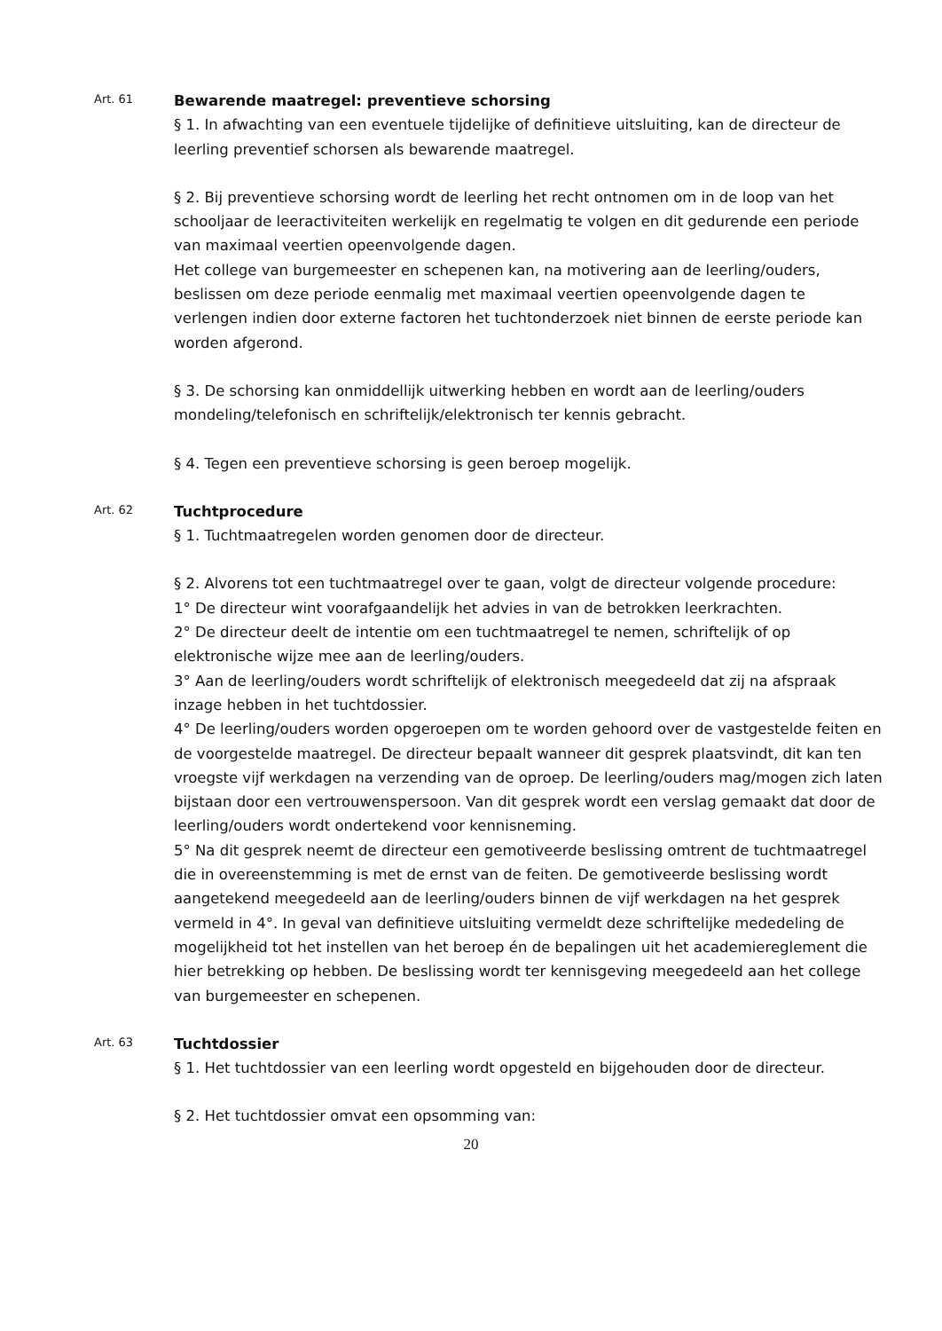Art. 61
Bewarende maatregel: preventieve schorsing
§ 1. In afwachting van een eventuele tijdelijke of definitieve uitsluiting, kan de directeur de leerling preventief schorsen als bewarende maatregel.
§ 2. Bij preventieve schorsing wordt de leerling het recht ontnomen om in de loop van het schooljaar de leeractiviteiten werkelijk en regelmatig te volgen en dit gedurende een periode van maximaal veertien opeenvolgende dagen.
Het college van burgemeester en schepenen kan, na motivering aan de leerling/ouders, beslissen om deze periode eenmalig met maximaal veertien opeenvolgende dagen te verlengen indien door externe factoren het tuchtonderzoek niet binnen de eerste periode kan worden afgerond.
§ 3. De schorsing kan onmiddellijk uitwerking hebben en wordt aan de leerling/ouders mondeling/telefonisch en schriftelijk/elektronisch ter kennis gebracht.
§ 4. Tegen een preventieve schorsing is geen beroep mogelijk.
Art. 62
Tuchtprocedure
§ 1. Tuchtmaatregelen worden genomen door de directeur.
§ 2. Alvorens tot een tuchtmaatregel over te gaan, volgt de directeur volgende procedure:
1° De directeur wint voorafgaandelijk het advies in van de betrokken leerkrachten.
2° De directeur deelt de intentie om een tuchtmaatregel te nemen, schriftelijk of op elektronische wijze mee aan de leerling/ouders.
3° Aan de leerling/ouders wordt schriftelijk of elektronisch meegedeeld dat zij na afspraak inzage hebben in het tuchtdossier.
4° De leerling/ouders worden opgeroepen om te worden gehoord over de vastgestelde feiten en de voorgestelde maatregel. De directeur bepaalt wanneer dit gesprek plaatsvindt, dit kan ten vroegste vijf werkdagen na verzending van de oproep. De leerling/ouders mag/mogen zich laten bijstaan door een vertrouwenspersoon. Van dit gesprek wordt een verslag gemaakt dat door de leerling/ouders wordt ondertekend voor kennisneming.
5° Na dit gesprek neemt de directeur een gemotiveerde beslissing omtrent de tuchtmaatregel die in overeenstemming is met de ernst van de feiten. De gemotiveerde beslissing wordt aangetekend meegedeeld aan de leerling/ouders binnen de vijf werkdagen na het gesprek vermeld in 4°. In geval van definitieve uitsluiting vermeldt deze schriftelijke mededeling de mogelijkheid tot het instellen van het beroep én de bepalingen uit het academiereglement die hier betrekking op hebben. De beslissing wordt ter kennisgeving meegedeeld aan het college van burgemeester en schepenen.
Art. 63
Tuchtdossier
§ 1. Het tuchtdossier van een leerling wordt opgesteld en bijgehouden door de directeur.
§ 2. Het tuchtdossier omvat een opsomming van:
20